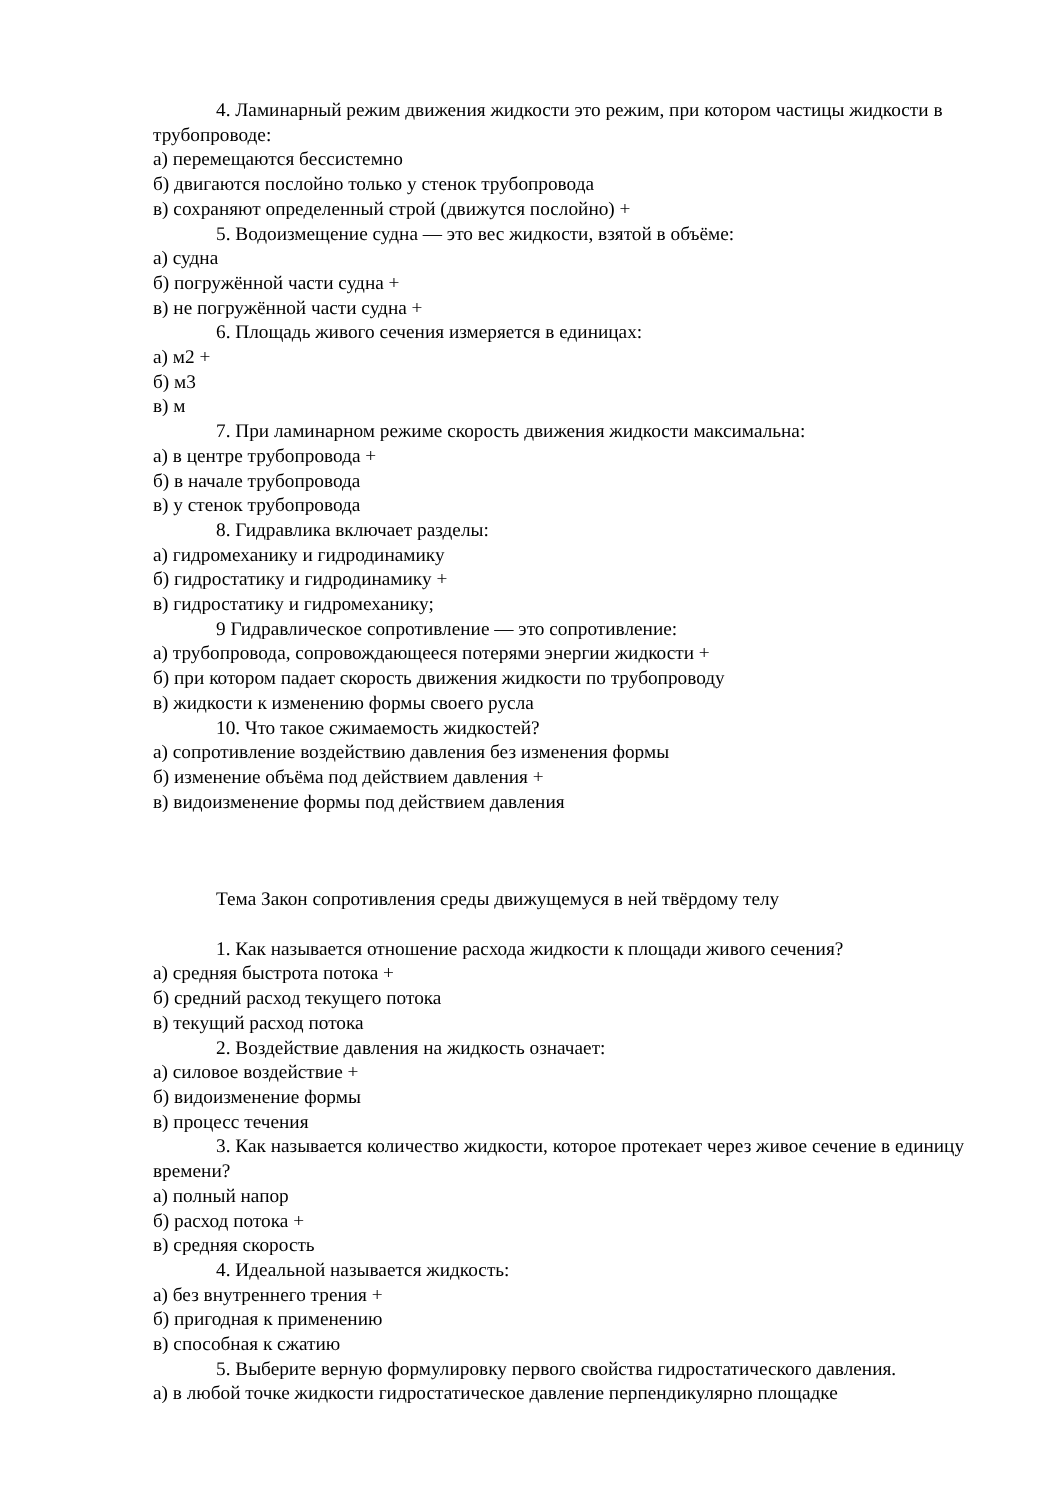4. Ламинарный режим движения жидкости это режим, при котором частицы жидкости в трубопроводе:
а) перемещаются бессистемно
б) двигаются послойно только у стенок трубопровода
в) сохраняют определенный строй (движутся послойно) +
5. Водоизмещение судна — это вес жидкости, взятой в объёме:
а) судна
б) погружённой части судна +
в) не погружённой части судна +
6. Площадь живого сечения измеряется в единицах:
а) м2 +
б) м3
в) м
7. При ламинарном режиме скорость движения жидкости максимальна:
а) в центре трубопровода +
б) в начале трубопровода
в) у стенок трубопровода
8. Гидравлика включает разделы:
а) гидромеханику и гидродинамику
б) гидростатику и гидродинамику +
в) гидростатику и гидромеханику;
9 Гидравлическое сопротивление — это сопротивление:
а) трубопровода, сопровождающееся потерями энергии жидкости +
б) при котором падает скорость движения жидкости по трубопроводу
в) жидкости к изменению формы своего русла
10. Что такое сжимаемость жидкостей?
а) сопротивление воздействию давления без изменения формы
б) изменение объёма под действием давления +
в) видоизменение формы под действием давления
Тема Закон сопротивления среды движущемуся в ней твёрдому телу
1. Как называется отношение расхода жидкости к площади живого сечения?
а) средняя быстрота потока +
б) средний расход текущего потока
в) текущий расход потока
2. Воздействие давления на жидкость означает:
а) силовое воздействие +
б) видоизменение формы
в) процесс течения
3. Как называется количество жидкости, которое протекает через живое сечение в единицу времени?
а) полный напор
б) расход потока +
в) средняя скорость
4. Идеальной называется жидкость:
а) без внутреннего трения +
б) пригодная к применению
в) способная к сжатию
5. Выберите верную формулировку первого свойства гидростатического давления.
а) в любой точке жидкости гидростатическое давление перпендикулярно площадке